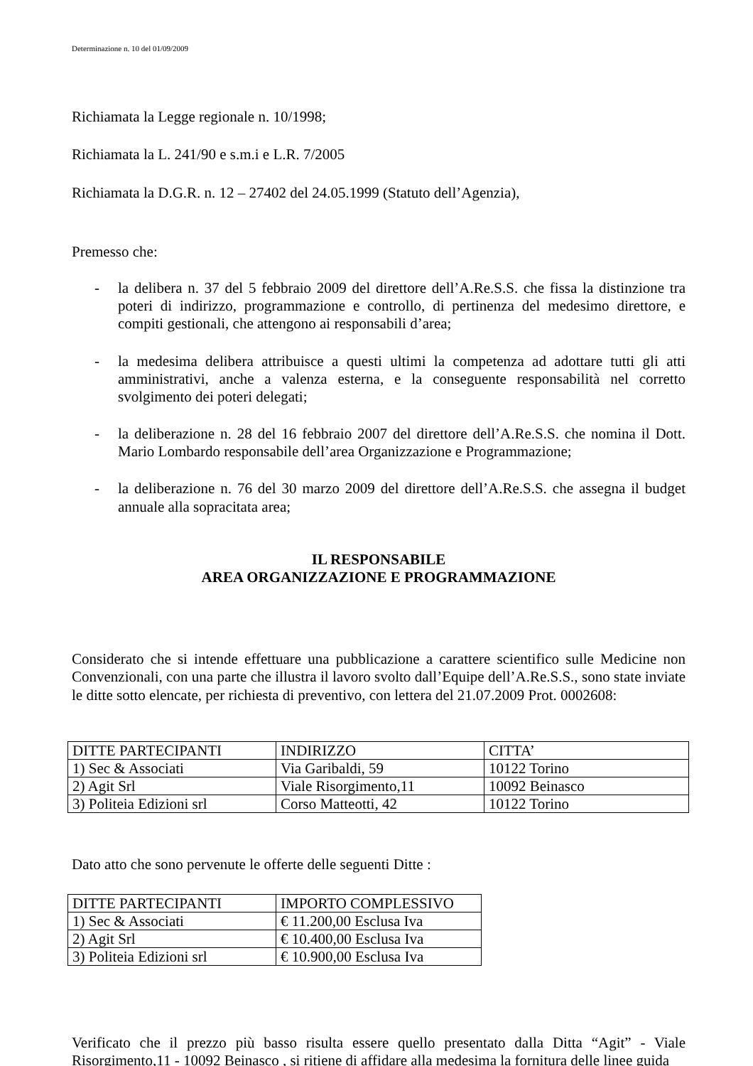Determinazione n. 10 del 01/09/2009
Richiamata la Legge regionale n. 10/1998;
Richiamata la L. 241/90 e s.m.i e L.R. 7/2005
Richiamata la D.G.R. n. 12 – 27402 del 24.05.1999 (Statuto dell’Agenzia),
Premesso che:
- la delibera n. 37 del 5 febbraio 2009 del direttore dell’A.Re.S.S. che fissa la distinzione tra poteri di indirizzo, programmazione e controllo, di pertinenza del medesimo direttore, e compiti gestionali, che attengono ai responsabili d’area;
- la medesima delibera attribuisce a questi ultimi la competenza ad adottare tutti gli atti amministrativi, anche a valenza esterna, e la conseguente responsabilità nel corretto svolgimento dei poteri delegati;
- la deliberazione n. 28 del 16 febbraio 2007 del direttore dell’A.Re.S.S. che nomina il Dott. Mario Lombardo responsabile dell’area Organizzazione e Programmazione;
- la deliberazione n. 76 del 30 marzo 2009 del direttore dell’A.Re.S.S. che assegna il budget annuale alla sopracitata area;
IL RESPONSABILE
AREA ORGANIZZAZIONE E PROGRAMMAZIONE
Considerato che si intende effettuare una pubblicazione a carattere scientifico sulle Medicine non Convenzionali, con una parte che illustra il lavoro svolto dall’Equipe dell’A.Re.S.S., sono state inviate le ditte sotto elencate, per richiesta di preventivo, con lettera del 21.07.2009 Prot. 0002608:
| DITTE PARTECIPANTI | INDIRIZZO | CITTA’ |
| 1) Sec & Associati | Via Garibaldi, 59 | 10122 Torino |
| 2) Agit Srl | Viale Risorgimento,11 | 10092 Beinasco |
| 3) Politeia Edizioni srl | Corso Matteotti, 42 | 10122 Torino |
Dato atto che sono pervenute le offerte delle seguenti Ditte :
| DITTE PARTECIPANTI | IMPORTO COMPLESSIVO |
| 1) Sec & Associati | € 11.200,00 Esclusa Iva |
| 2) Agit Srl | € 10.400,00 Esclusa Iva |
| 3) Politeia Edizioni srl | € 10.900,00 Esclusa Iva |
Verificato che il prezzo più basso risulta essere quello presentato dalla Ditta “Agit” - Viale Risorgimento,11 - 10092 Beinasco , si ritiene di affidare alla medesima la fornitura delle linee guida